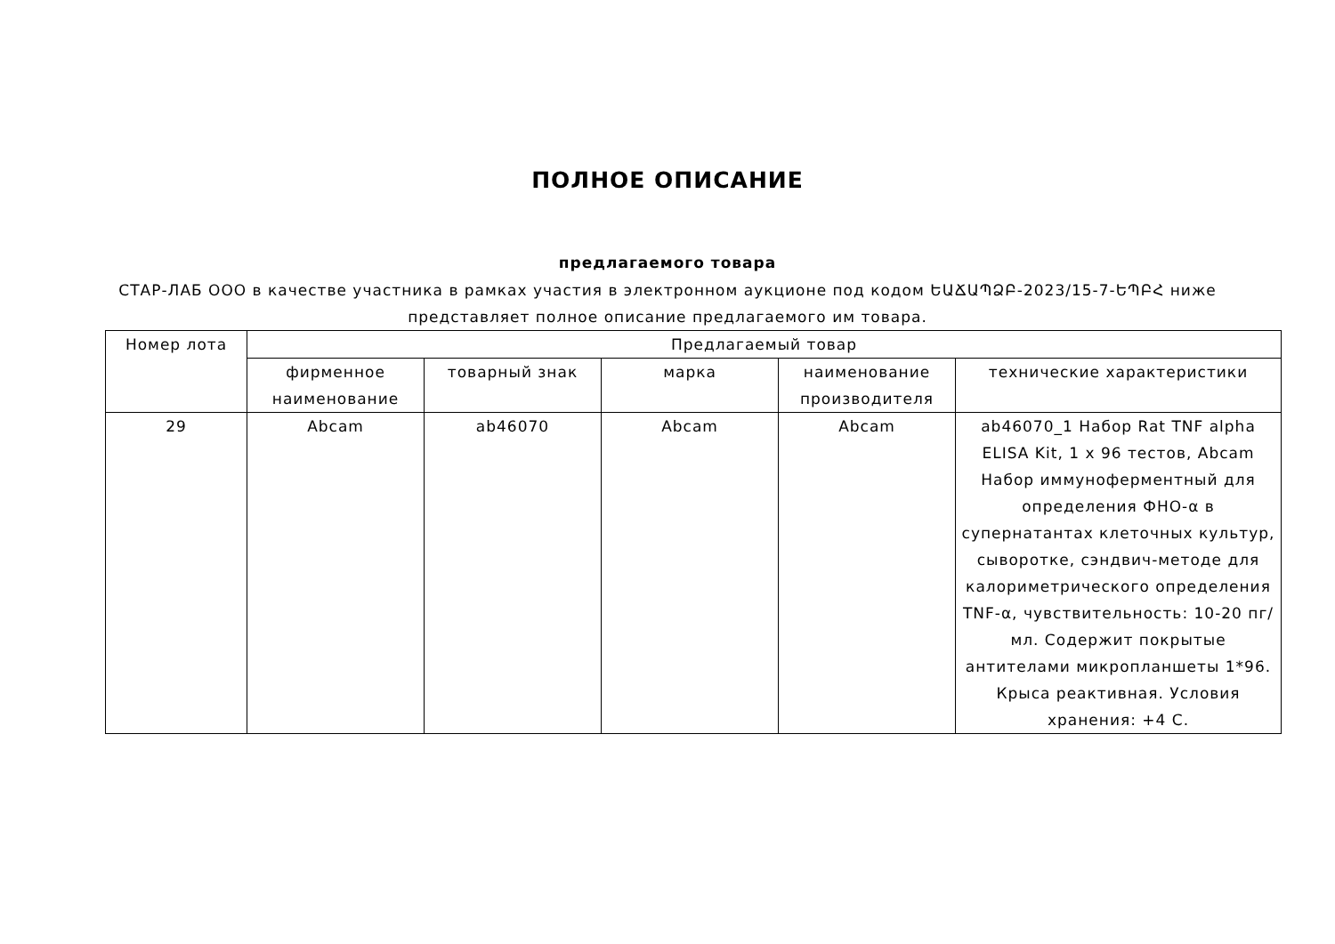ПОЛНОЕ ОПИСАНИЕ
предлагаемого товара
СТАР-ЛАБ ООО в качестве участника в рамках участия в электронном аукционе под кодом ԵԱՃԱՊՁԲ-2023/15-7-ԵՊԲՀ ниже представляет полное описание предлагаемого им товара.
| Номер лота | Предлагаемый товар | | | | |
| --- | --- | --- | --- | --- | --- |
| | фирменное наименование | товарный знак | марка | наименование производителя | технические характеристики |
| 29 | Abcam | ab46070 | Abcam | Abcam | ab46070_1 Набор Rat TNF alpha ELISA Kit, 1 x 96 тестов, Abcam Набор иммуноферментный для определения ФНО-α в супернатантах клеточных культур, сыворотке, сэндвич-методе для калориметрического определения TNF-α, чувствительность: 10-20 пг/мл. Содержит покрытые антителами микропланшеты 1*96. Крыса реактивная. Условия хранения: +4 С. |